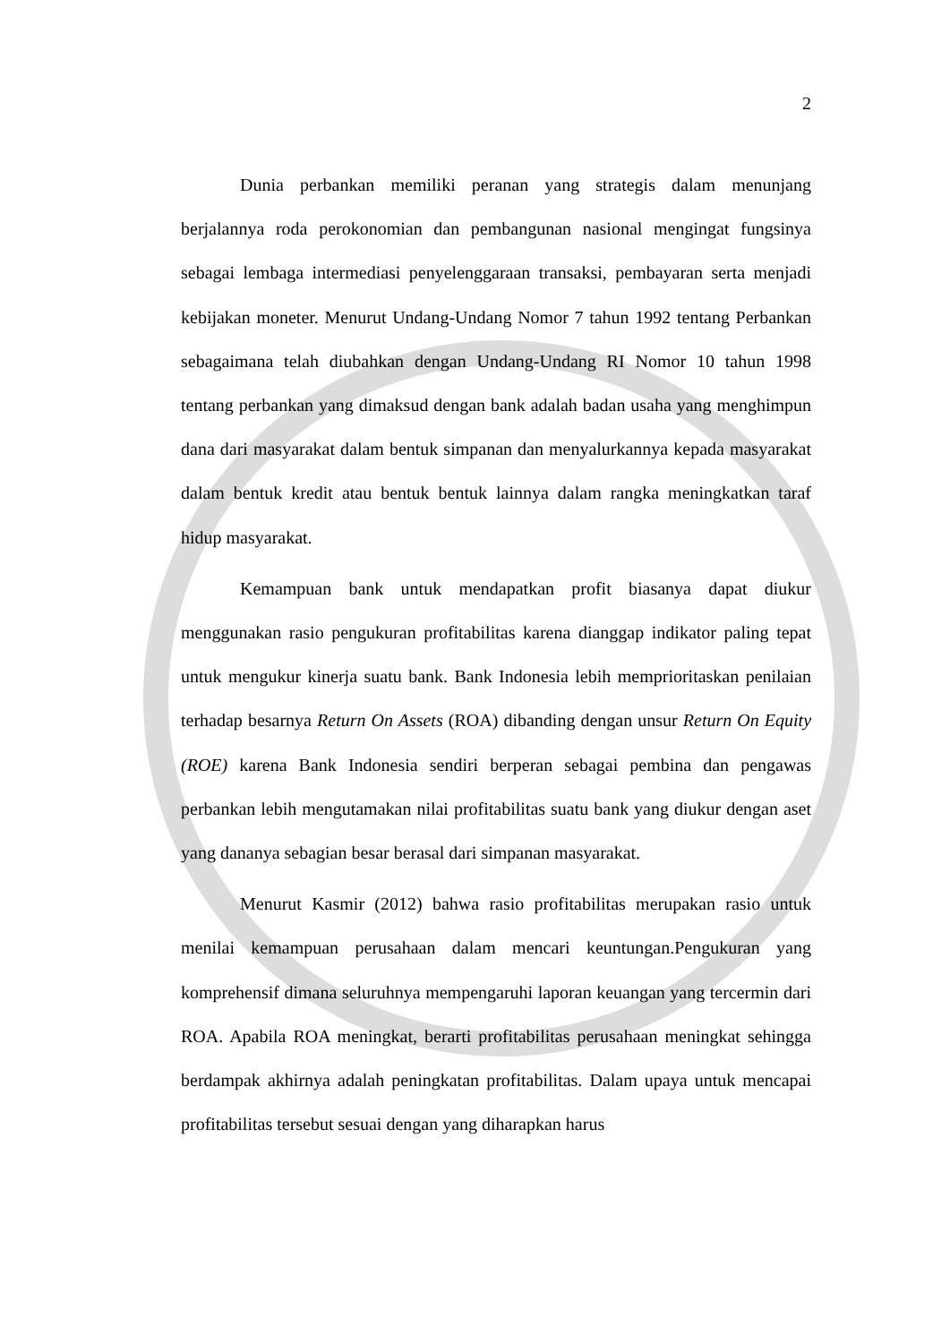2
Dunia perbankan memiliki peranan yang strategis dalam menunjang berjalannya roda perokonomian dan pembangunan nasional mengingat fungsinya sebagai lembaga intermediasi penyelenggaraan transaksi, pembayaran serta menjadi kebijakan moneter. Menurut Undang-Undang Nomor 7 tahun 1992 tentang Perbankan sebagaimana telah diubahkan dengan Undang-Undang RI Nomor 10 tahun 1998 tentang perbankan yang dimaksud dengan bank adalah badan usaha yang menghimpun dana dari masyarakat dalam bentuk simpanan dan menyalurkannya kepada masyarakat dalam bentuk kredit atau bentuk bentuk lainnya dalam rangka meningkatkan taraf hidup masyarakat.
Kemampuan bank untuk mendapatkan profit biasanya dapat diukur menggunakan rasio pengukuran profitabilitas karena dianggap indikator paling tepat untuk mengukur kinerja suatu bank. Bank Indonesia lebih memprioritaskan penilaian terhadap besarnya Return On Assets (ROA) dibanding dengan unsur Return On Equity (ROE) karena Bank Indonesia sendiri berperan sebagai pembina dan pengawas perbankan lebih mengutamakan nilai profitabilitas suatu bank yang diukur dengan aset yang dananya sebagian besar berasal dari simpanan masyarakat.
Menurut Kasmir (2012) bahwa rasio profitabilitas merupakan rasio untuk menilai kemampuan perusahaan dalam mencari keuntungan.Pengukuran yang komprehensif dimana seluruhnya mempengaruhi laporan keuangan yang tercermin dari ROA. Apabila ROA meningkat, berarti profitabilitas perusahaan meningkat sehingga berdampak akhirnya adalah peningkatan profitabilitas. Dalam upaya untuk mencapai profitabilitas tersebut sesuai dengan yang diharapkan harus